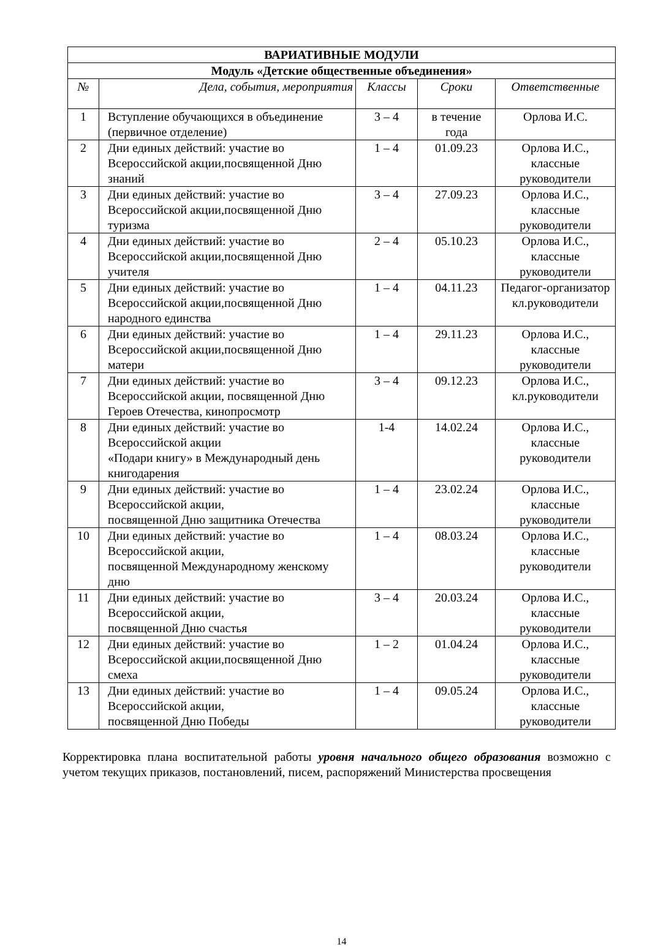| ВАРИАТИВНЫЕ МОДУЛИ | | | | |
| Модуль «Детские общественные объединения» | | | | |
| № | Дела, события, мероприятия | Классы | Сроки | Ответственные |
| 1 | Вступление обучающихся в объединение (первичное отделение) | 3 – 4 | в течение года | Орлова И.С. |
| 2 | Дни единых действий: участие во Всероссийской акции,посвященной Дню знаний | 1 – 4 | 01.09.23 | Орлова И.С., классные руководители |
| 3 | Дни единых действий: участие во Всероссийской акции,посвященной Дню туризма | 3 – 4 | 27.09.23 | Орлова И.С., классные руководители |
| 4 | Дни единых действий: участие во Всероссийской акции,посвященной Дню учителя | 2 – 4 | 05.10.23 | Орлова И.С., классные руководители |
| 5 | Дни единых действий: участие во Всероссийской акции,посвященной Дню народного единства | 1 – 4 | 04.11.23 | Педагог-организатор кл.руководители |
| 6 | Дни единых действий: участие во Всероссийской акции,посвященной Дню матери | 1 – 4 | 29.11.23 | Орлова И.С., классные руководители |
| 7 | Дни единых действий: участие во Всероссийской акции, посвященной Дню Героев Отечества, кинопросмотр | 3 – 4 | 09.12.23 | Орлова И.С., кл.руководители |
| 8 | Дни единых действий: участие во Всероссийской акции «Подари книгу» в Международный день книгодарения | 1-4 | 14.02.24 | Орлова И.С., классные руководители |
| 9 | Дни единых действий: участие во Всероссийской акции, посвященной Дню защитника Отечества | 1 – 4 | 23.02.24 | Орлова И.С., классные руководители |
| 10 | Дни единых действий: участие во Всероссийской акции, посвященной Международному женскому дню | 1 – 4 | 08.03.24 | Орлова И.С., классные руководители |
| 11 | Дни единых действий: участие во Всероссийской акции, посвященной Дню счастья | 3 – 4 | 20.03.24 | Орлова И.С., классные руководители |
| 12 | Дни единых действий: участие во Всероссийской акции,посвященной Дню смеха | 1 – 2 | 01.04.24 | Орлова И.С., классные руководители |
| 13 | Дни единых действий: участие во Всероссийской акции, посвященной Дню Победы | 1 – 4 | 09.05.24 | Орлова И.С., классные руководители |
Корректировка плана воспитательной работы уровня начального общего образования возможно с учетом текущих приказов, постановлений, писем, распоряжений Министерства просвещения
14